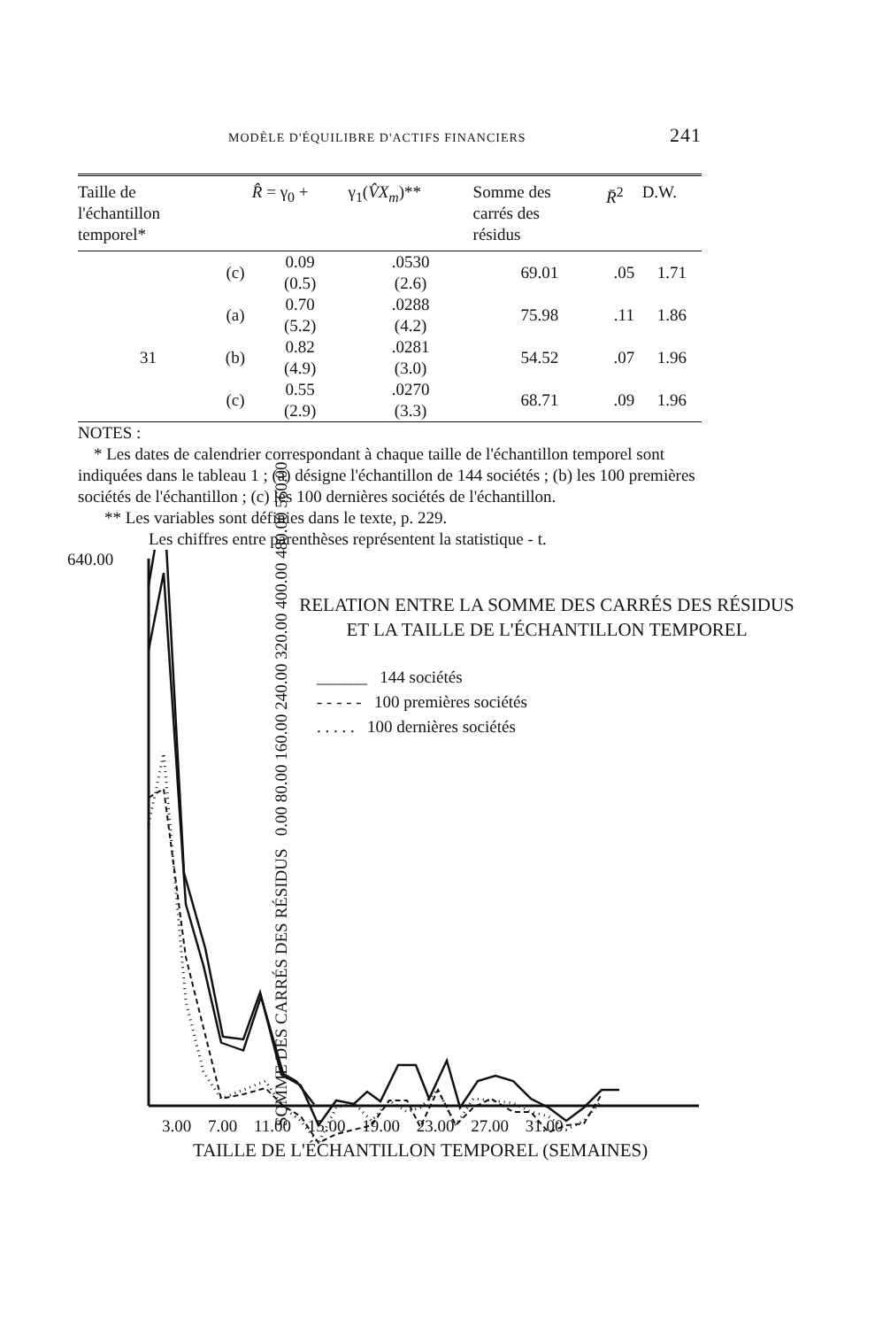MODÈLE D'ÉQUILIBRE D'ACTIFS FINANCIERS 241
| Taille de l'échantillon temporel* | | R̂ = γ<sub>0</sub> + | γ<sub>1</sub>( V̂X<sub>m</sub> )** | Somme des carrés des résidus | R̄<sup>2</sup> | D.W. |
| --- | --- | --- | --- | --- | --- | --- |
| | (c) | 0.09 (0.5) | .0530 (2.6) | 69.01 | .05 | 1.71 |
| | (a) | 0.70 (5.2) | .0288 (4.2) | 75.98 | .11 | 1.86 |
| 31 | (b) | 0.82 (4.9) | .0281 (3.0) | 54.52 | .07 | 1.96 |
| | (c) | 0.55 (2.9) | .0270 (3.3) | 68.71 | .09 | 1.96 |
NOTES :
* Les dates de calendrier correspondant à chaque taille de l'échantillon temporel sont indiquées dans le tableau 1 ; (a) désigne l'échantillon de 144 sociétés ; (b) les 100 premières sociétés de l'échantillon ; (c) les 100 dernières sociétés de l'échantillon.
** Les variables sont définies dans le texte, p. 229.
Les chiffres entre parenthèses représentent la statistique - t.
640.00
RELATION ENTRE LA SOMME DES CARRÉS DES RÉSIDUS
ET LA TAILLE DE L'ÉCHANTILLON TEMPOREL
______ 144 sociétés
- - - - - 100 premières sociétés
. . . . . 100 dernières sociétés
SOMME DES CARRÉS DES RÉSIDUS 0.00 80.00 160.00 240.00 320.00 400.00 480.00 560.00
3.00 7.00 11.00 15.00 19.00 23.00 27.00 31.00
TAILLE DE L'ÉCHANTILLON TEMPOREL (SEMAINES)